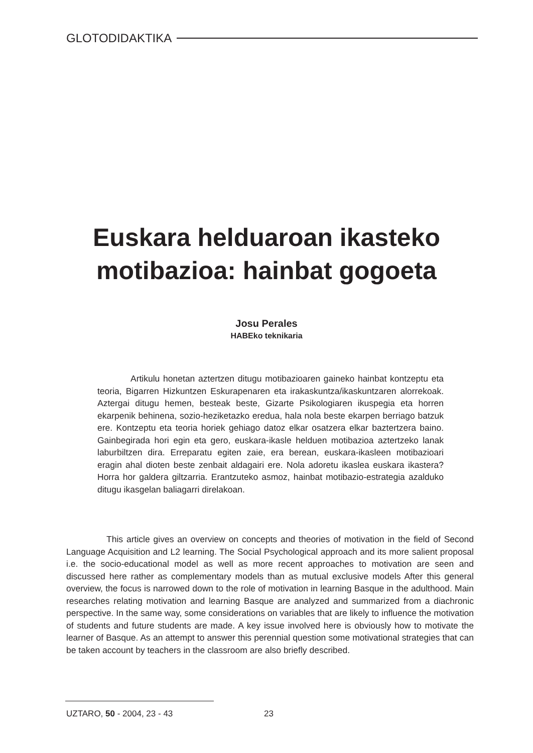GLOTODIDAKTIKA
Euskara helduaroan ikasteko
motibazioa: hainbat gogoeta
Josu Perales
HABEko teknikaria
Artikulu honetan aztertzen ditugu motibazioaren gaineko hainbat kontzeptu eta teoria, Bigarren Hizkuntzen Eskurapenaren eta irakaskuntza/ikaskuntzaren alorrekoak. Aztergai ditugu hemen, besteak beste, Gizarte Psikologiaren ikuspegia eta horren ekarpenik behinena, sozio-heziketazko eredua, hala nola beste ekarpen berriago batzuk ere. Kontzeptu eta teoria horiek gehiago datoz elkar osatzera elkar baztertzera baino. Gainbegirada hori egin eta gero, euskara-ikasle helduen motibazioa aztertzeko lanak laburbiltzen dira. Erreparatu egiten zaie, era berean, euskara-ikasleen motibazioari eragin ahal dioten beste zenbait aldagairi ere. Nola adoretu ikaslea euskara ikastera? Horra hor galdera giltzarria. Erantzuteko asmoz, hainbat motibazio-estrategia azalduko ditugu ikasgelan baliagarri direlakoan.
This article gives an overview on concepts and theories of motivation in the field of Second Language Acquisition and L2 learning. The Social Psychological approach and its more salient proposal i.e. the socio-educational model as well as more recent approaches to motivation are seen and discussed here rather as complementary models than as mutual exclusive models After this general overview, the focus is narrowed down to the role of motivation in learning Basque in the adulthood. Main researches relating motivation and learning Basque are analyzed and summarized from a diachronic perspective. In the same way, some considerations on variables that are likely to influence the motivation of students and future students are made. A key issue involved here is obviously how to motivate the learner of Basque. As an attempt to answer this perennial question some motivational strategies that can be taken account by teachers in the classroom are also briefly described.
UZTARO, 50 - 2004, 23 - 43 23